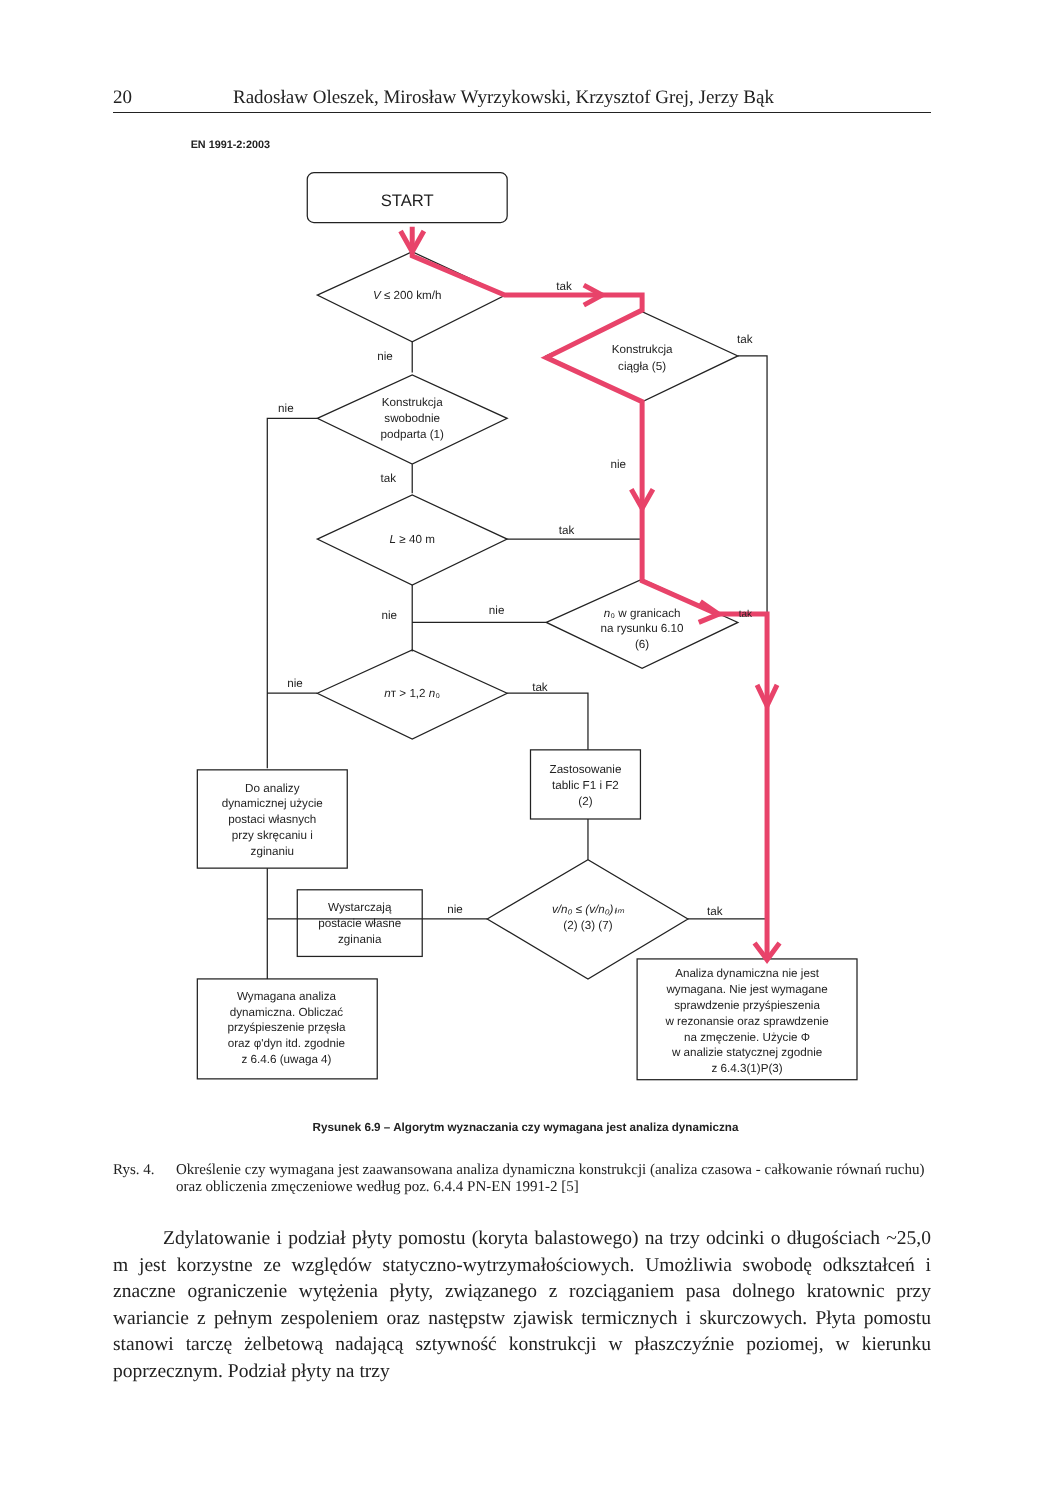20 Radosław Oleszek, Mirosław Wyrzykowski, Krzysztof Grej, Jerzy Bąk
EN 1991-2:2003
START
V ≤ 200 km/h
tak
nie
Konstrukcja
ciągła (5)
tak
nie
Konstrukcja
swobodnie
podparta (1)
tak
nie
L ≥ 40 m
tak
nie
nie
n₀ w granicach
na rysunku 6.10
(6)
tak
nie
nᴛ > 1,2 n₀
tak
Do analizy
dynamicznej użycie
postaci własnych
przy skręcaniu i
zginaniu
Zastosowanie
tablic F1 i F2
(2)
Wystarczają
postacie własne
zginania
nie
v/n₀ ≤ (v/n₀)ₗᵢₘ
(2) (3) (7)
tak
Wymagana analiza
dynamiczna. Obliczać
przyśpieszenie przęsła
oraz φ'dyn itd. zgodnie
z 6.4.6 (uwaga 4)
Analiza dynamiczna nie jest
wymagana. Nie jest wymagane
sprawdzenie przyśpieszenia
w rezonansie oraz sprawdzenie
na zmęczenie. Użycie Φ
w analizie statycznej zgodnie
z 6.4.3(1)P(3)
Rysunek 6.9 – Algorytm wyznaczania czy wymagana jest analiza dynamiczna
Rys. 4. Określenie czy wymagana jest zaawansowana analiza dynamiczna konstrukcji (analiza czasowa - całkowanie równań ruchu) oraz obliczenia zmęczeniowe według poz. 6.4.4 PN-EN 1991-2 [5]
Zdylatowanie i podział płyty pomostu (koryta balastowego) na trzy odcinki o długościach ~25,0 m jest korzystne ze względów statyczno-wytrzymałościowych. Umożliwia swobodę odkształceń i znaczne ograniczenie wytężenia płyty, związanego z rozciąganiem pasa dolnego kratownic przy wariancie z pełnym zespoleniem oraz następstw zjawisk termicznych i skurczowych. Płyta pomostu stanowi tarczę żelbetową nadającą sztywność konstrukcji w płaszczyźnie poziomej, w kierunku poprzecznym. Podział płyty na trzy